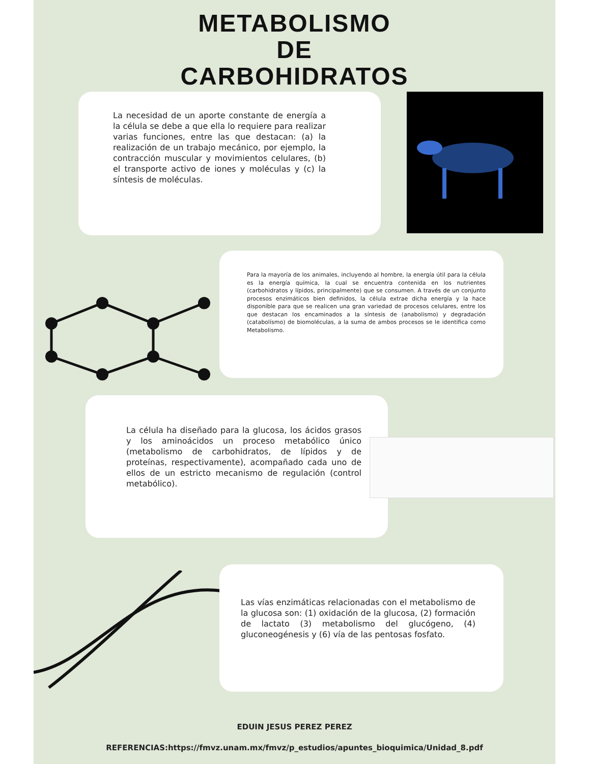METABOLISMO
DE
CARBOHIDRATOS
La necesidad de un aporte constante de energía a la célula se debe a que ella lo requiere para realizar varias funciones, entre las que destacan: (a) la realización de un trabajo mecánico, por ejemplo, la contracción muscular y movimientos celulares, (b) el transporte activo de iones y moléculas y (c) la síntesis de moléculas.
Para la mayoría de los animales, incluyendo al hombre, la energía útil para la célula es la energía química, la cual se encuentra contenida en los nutrientes (carbohidratos y lípidos, principalmente) que se consumen. A través de un conjunto procesos enzimáticos bien definidos, la célula extrae dicha energía y la hace disponible para que se realicen una gran variedad de procesos celulares, entre los que destacan los encaminados a la síntesis de (anabolismo) y degradación (catabolísmo) de biomoléculas, a la suma de ambos procesos se le identifica como Metabolismo.
La célula ha diseñado para la glucosa, los ácidos grasos y los aminoácidos un proceso metabólico único (metabolismo de carbohidratos, de lípidos y de proteínas, respectivamente), acompañado cada uno de ellos de un estricto mecanismo de regulación (control metabólico).
Las vías enzimáticas relacionadas con el metabolismo de la glucosa son: (1) oxidación de la glucosa, (2) formación de lactato (3) metabolismo del glucógeno, (4) gluconeogénesis y (6) vía de las pentosas fosfato.
EDUIN JESUS PEREZ PEREZ
REFERENCIAS:https://fmvz.unam.mx/fmvz/p_estudios/apuntes_bioquimica/Unidad_8.pdf